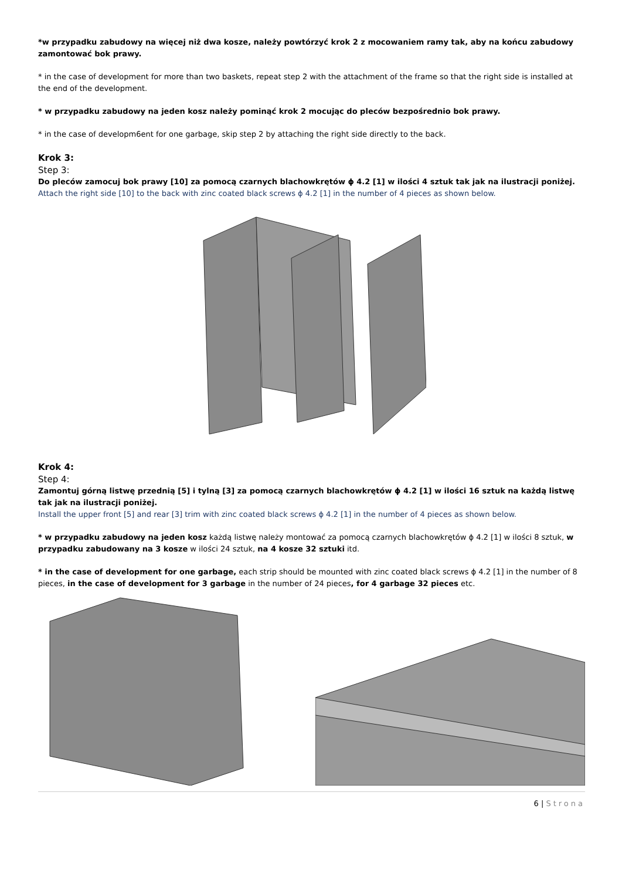*w przypadku zabudowy na więcej niż dwa kosze, należy powtórzyć krok 2 z mocowaniem ramy tak, aby na końcu zabudowy zamontować bok prawy.
* in the case of development for more than two baskets, repeat step 2 with the attachment of the frame so that the right side is installed at the end of the development.
* w przypadku zabudowy na jeden kosz należy pominąć krok 2 mocując do pleców bezpośrednio bok prawy.
* in the case of developm6ent for one garbage, skip step 2 by attaching the right side directly to the back.
Krok 3:
Step 3:
Do pleców zamocuj bok prawy [10] za pomocą czarnych blachowkrętów ϕ 4.2 [1] w ilości 4 sztuk tak jak na ilustracji poniżej.
Attach the right side [10] to the back with zinc coated black screws ϕ 4.2 [1] in the number of 4 pieces as shown below.
Krok 4:
Step 4:
Zamontuj górną listwę przednią [5] i tylną [3] za pomocą czarnych blachowkrętów ϕ 4.2 [1] w ilości 16 sztuk na każdą listwę tak jak na ilustracji poniżej.
Install the upper front [5] and rear [3] trim with zinc coated black screws ϕ 4.2 [1] in the number of 4 pieces as shown below.
* w przypadku zabudowy na jeden kosz każdą listwę należy montować za pomocą czarnych blachowkrętów ϕ 4.2 [1] w ilości 8 sztuk, w przypadku zabudowany na 3 kosze w ilości 24 sztuk, na 4 kosze 32 sztuki itd.
* in the case of development for one garbage, each strip should be mounted with zinc coated black screws ϕ 4.2 [1] in the number of 8 pieces, in the case of development for 3 garbage in the number of 24 pieces, for 4 garbage 32 pieces etc.
6 | Strona